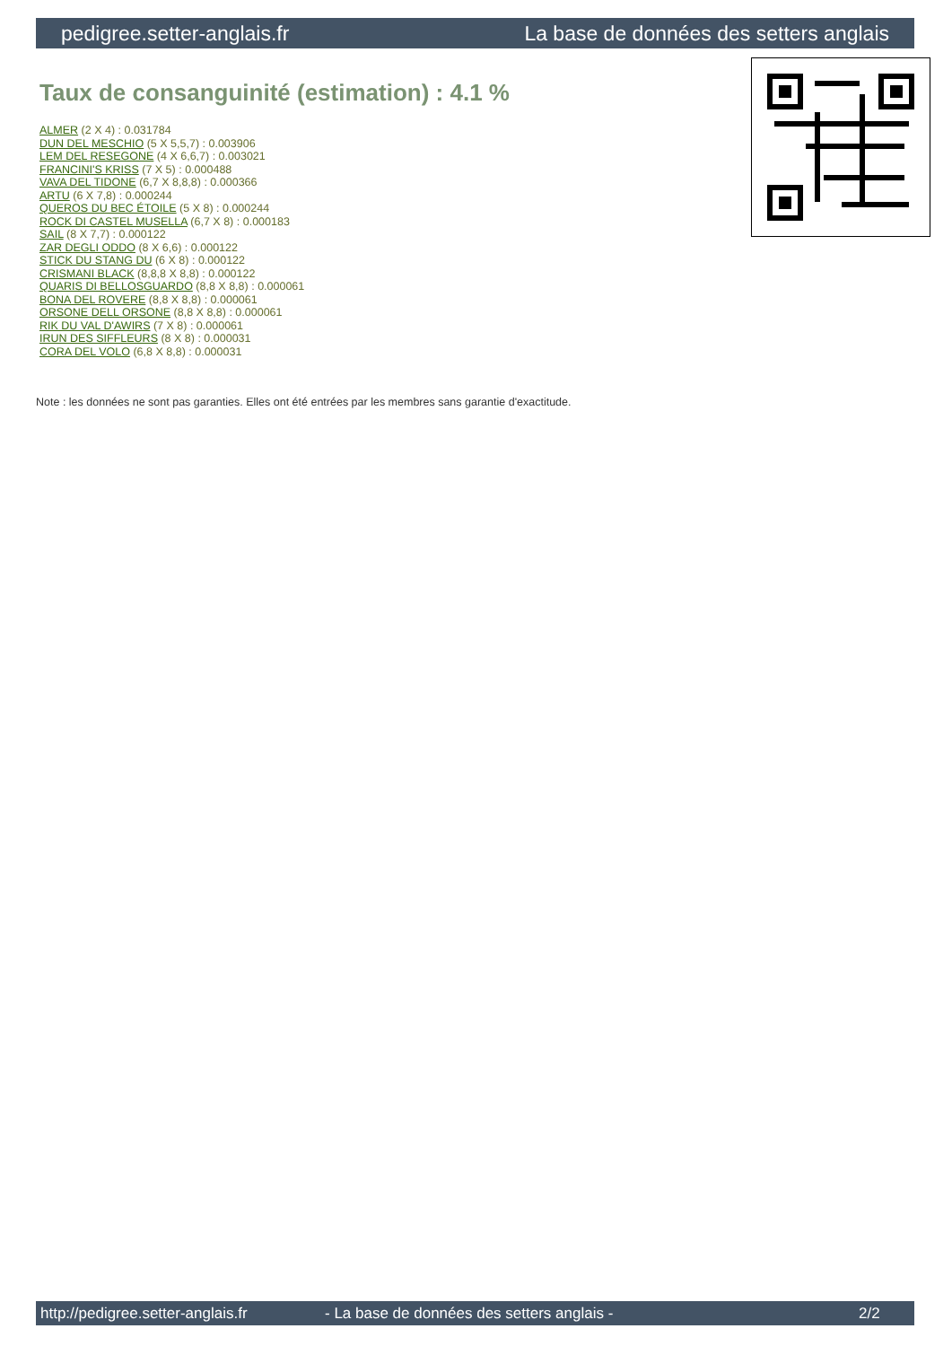pedigree.setter-anglais.fr La base de données des setters anglais
Taux de consanguinité (estimation) : 4.1 %
ALMER (2 X 4) : 0.031784
DUN DEL MESCHIO (5 X 5,5,7) : 0.003906
LEM DEL RESEGONE (4 X 6,6,7) : 0.003021
FRANCINI'S KRISS (7 X 5) : 0.000488
VAVA DEL TIDONE (6,7 X 8,8,8) : 0.000366
ARTU (6 X 7,8) : 0.000244
QUEROS DU BEC ÉTOILE (5 X 8) : 0.000244
ROCK DI CASTEL MUSELLA (6,7 X 8) : 0.000183
SAIL (8 X 7,7) : 0.000122
ZAR DEGLI ODDO (8 X 6,6) : 0.000122
STICK DU STANG DU (6 X 8) : 0.000122
CRISMANI BLACK (8,8,8 X 8,8) : 0.000122
QUARIS DI BELLOSGUARDO (8,8 X 8,8) : 0.000061
BONA DEL ROVERE (8,8 X 8,8) : 0.000061
ORSONE DELL ORSONE (8,8 X 8,8) : 0.000061
RIK DU VAL D'AWIRS (7 X 8) : 0.000061
IRUN DES SIFFLEURS (8 X 8) : 0.000031
CORA DEL VOLO (6,8 X 8,8) : 0.000031
Note : les données ne sont pas garanties. Elles ont été entrées par les membres sans garantie d'exactitude.
http://pedigree.setter-anglais.fr - La base de données des setters anglais - 2/2